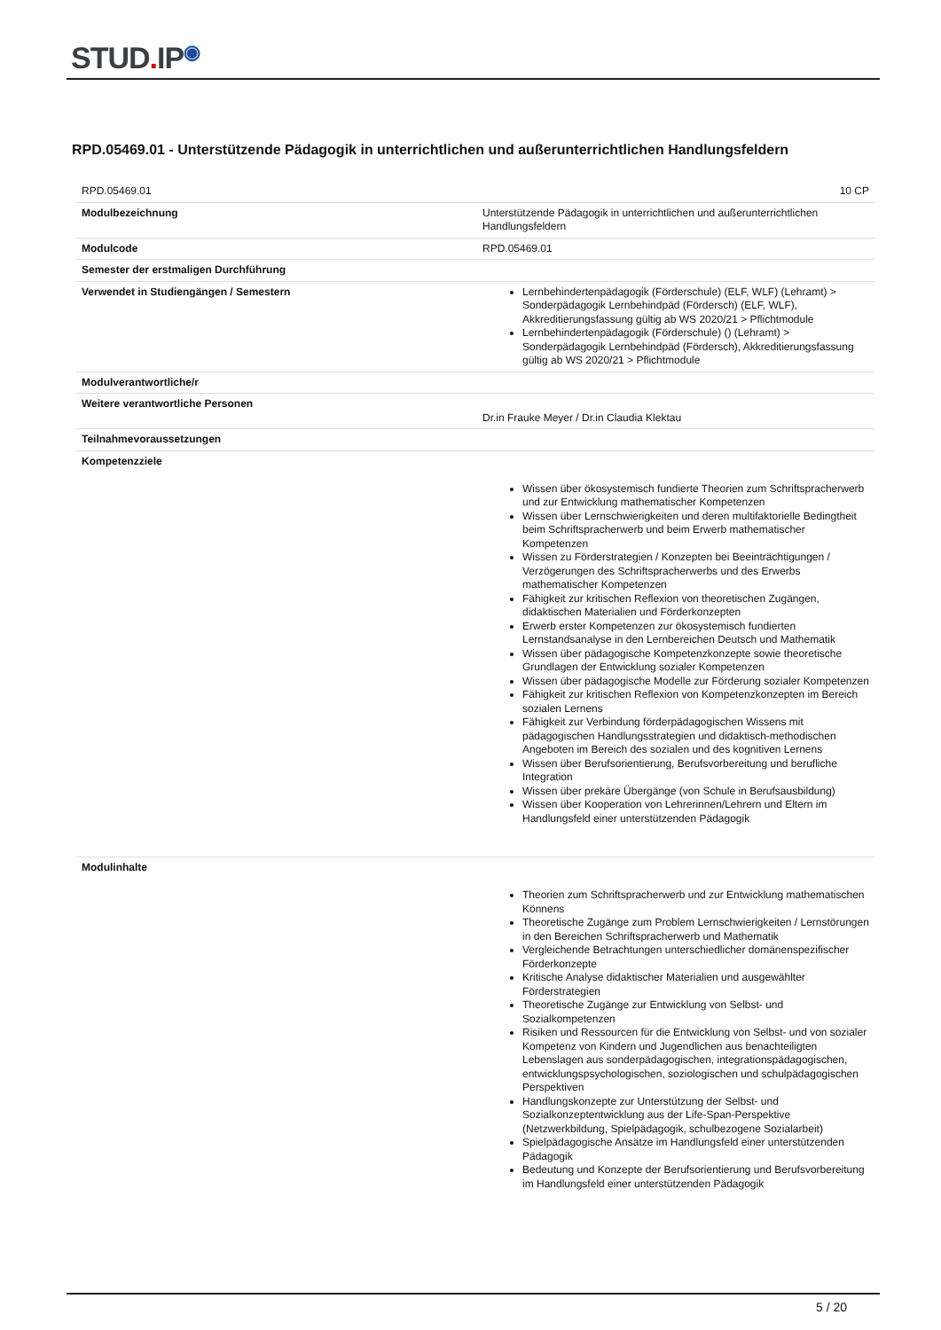STUD. IP◉
RPD.05469.01 - Unterstützende Pädagogik in unterrichtlichen und außerunterrichtlichen Handlungsfeldern
| RPD.05469.01 | 10 CP |
| Modulbezeichnung | Unterstützende Pädagogik in unterrichtlichen und außerunterrichtlichen Handlungsfeldern |
| Modulcode | RPD.05469.01 |
| Semester der erstmaligen Durchführung | |
| Verwendet in Studiengängen / Semestern | Lernbehindertenpädagogik (Förderschule) (ELF, WLF) (Lehramt) > Sonderpädagogik Lernbehindpäd (Fördersch) (ELF, WLF), Akkreditierungsfassung gültig ab WS 2020/21 > Pflichtmodule Lernbehindertenpädagogik (Förderschule) () (Lehramt) > Sonderpädagogik Lernbehindpäd (Fördersch), Akkreditierungsfassung gültig ab WS 2020/21 > Pflichtmodule |
| Modulverantwortliche/r | |
| Weitere verantwortliche Personen | Dr.in Frauke Meyer / Dr.in Claudia Klektau |
| Teilnahmevoraussetzungen | |
| Kompetenzziele | Wissen über ökosystemisch fundierte Theorien zum Schriftspracherwerb und zur Entwicklung mathematischer Kompetenzen Wissen über Lernschwierigkeiten und deren multifaktorielle Bedingtheit beim Schriftspracherwerb und beim Erwerb mathematischer Kompetenzen Wissen zu Förderstrategien / Konzepten bei Beeinträchtigungen / Verzögerungen des Schriftspracherwerbs und des Erwerbs mathematischer Kompetenzen Fähigkeit zur kritischen Reflexion von theoretischen Zugängen, didaktischen Materialien und Förderkonzepten Erwerb erster Kompetenzen zur ökosystemisch fundierten Lernstandsanalyse in den Lernbereichen Deutsch und Mathematik Wissen über pädagogische Kompetenzkonzepte sowie theoretische Grundlagen der Entwicklung sozialer Kompetenzen Wissen über pädagogische Modelle zur Förderung sozialer Kompetenzen Fähigkeit zur kritischen Reflexion von Kompetenzkonzepten im Bereich sozialen Lernens Fähigkeit zur Verbindung förderpädagogischen Wissens mit pädagogischen Handlungsstrategien und didaktisch-methodischen Angeboten im Bereich des sozialen und des kognitiven Lernens Wissen über Berufsorientierung, Berufsvorbereitung und berufliche Integration Wissen über prekäre Übergänge (von Schule in Berufsausbildung) Wissen über Kooperation von Lehrerinnen/Lehrern und Eltern im Handlungsfeld einer unterstützenden Pädagogik |
| Modulinhalte | Theorien zum Schriftspracherwerb und zur Entwicklung mathematischen Könnens Theoretische Zugänge zum Problem Lernschwierigkeiten / Lernstörungen in den Bereichen Schriftspracherwerb und Mathematik Vergleichende Betrachtungen unterschiedlicher domänenspezifischer Förderkonzepte Kritische Analyse didaktischer Materialien und ausgewählter Förderstrategien Theoretische Zugänge zur Entwicklung von Selbst- und Sozialkompetenzen Risiken und Ressourcen für die Entwicklung von Selbst- und von sozialer Kompetenz von Kindern und Jugendlichen aus benachteiligten Lebenslagen aus sonderpädagogischen, integrationspädagogischen, entwicklungspsychologischen, soziologischen und schulpädagogischen Perspektiven Handlungskonzepte zur Unterstützung der Selbst- und Sozialkonzeptentwicklung aus der Life-Span-Perspektive (Netzwerkbildung, Spielpädagogik, schulbezogene Sozialarbeit) Spielpädagogische Ansätze im Handlungsfeld einer unterstützenden Pädagogik Bedeutung und Konzepte der Berufsorientierung und Berufsvorbereitung im Handlungsfeld einer unterstützenden Pädagogik |
5 / 20